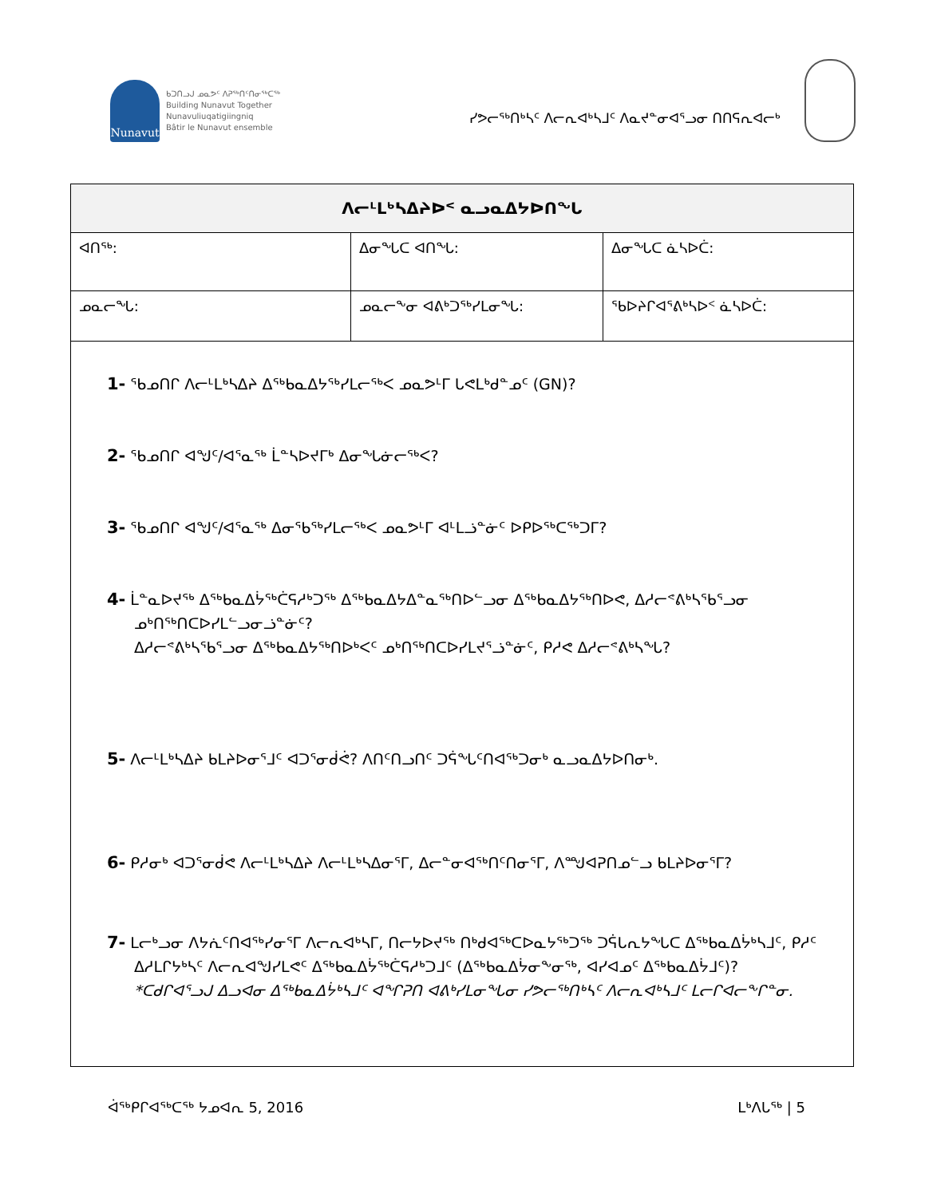Nunavut
ᑲᑐᑎᓗᒍ ᓄᓇᕗᑦ ᐱᕈᖅᑎᑦᑎᓂᖅᑕᖅ
Building Nunavut Together
Nunavuliuqatigiingniq
Bâtir le Nunavut ensemble
ᓯᕗᓕᖅᑎᒃᓴᑦ ᐱᓕᕆᐊᒃᓴᒧᑦ ᐱᓇᔪᓐᓂᐊᕐᓗᓂ ᑎᑎᕋᕆᐊᓕᒃ
| ᐱᓕᒻᒪᒃᓴᐃᔨᐅᑉ ᓇᓗᓇᐃᔭᐅᑎᖓ | | |
| --- | --- | --- |
| ᐊᑎᖅ: | ᐃᓂᖓᑕ ᐊᑎᖓ: | ᐃᓂᖓᑕ ᓈᓴᐅᑖ: |
| ᓄᓇᓕᖓ: | ᓄᓇᓕᖕᓂ ᐊᕕᒃᑐᖅᓯᒪᓂᖓ: | ᖃᐅᔨᒋᐊᕐᕕᒃᓴᐅᑉ ᓈᓴᐅᑖ: |
| 1- ᖃᓄᑎᒋ ᐱᓕᒻᒪᒃᓴᐃᔨ ᐃᖅᑲᓇᐃᔭᖅᓯᒪᓕᖅᐸ ᓄᓇᕗᒻᒥ ᒐᕙᒪᒃᑯᓐᓄᑦ (GN)? 2- ᖃᓄᑎᒋ ᐊᖑᑦ/ᐊᕐᓇᖅ ᒫᓐᓴᐅᔪᒥᒃ ᐃᓂᖓᓃᓕᖅᐸ? 3- ᖃᓄᑎᒋ ᐊᖑᑦ/ᐊᕐᓇᖅ ᐃᓂᖃᖅᓯᒪᓕᖅᐸ ᓄᓇᕗᒻᒥ ᐊᒻᒪᓘᓐᓃᑦ ᐅᑭᐅᖅᑕᖅᑐᒥ? 4- ᒫᓐᓇᐅᔪᖅ ᐃᖅᑲᓇᐃᔮᖅᑖᕋᓱᒃᑐᖅ ᐃᖅᑲᓇᐃᔭᐃᓐᓇᖅᑎᐅᓪᓗᓂ ᐃᖅᑲᓇᐃᔭᖅᑎᐅᕙ, ᐃᓱᓕᕝᕕᒃᓴᖃᕐᓗᓂ ᓄᒃᑎᖅᑎᑕᐅᓯᒪᓪᓗᓂᓘᓐᓃᑦ? ᐃᓱᓕᕝᕕᒃᓴᖃᕐᓗᓂ ᐃᖅᑲᓇᐃᔭᖅᑎᐅᒃᐸᑦ ᓄᒃᑎᖅᑎᑕᐅᓯᒪᔪᕐᓘᓐᓃᑦ, ᑭᓱᕙ ᐃᓱᓕᕝᕕᒃᓴᖓ? 5- ᐱᓕᒻᒪᒃᓴᐃᔨ ᑲᒪᔨᐅᓂᕐᒧᑦ ᐊᑐᕐᓂᑰᕚ? ᐱᑎᑦᑎᓗᑎᑦ ᑐᕌᖓᑦᑎᐊᖅᑐᓂᒃ ᓇᓗᓇᐃᔭᐅᑎᓂᒃ. 6- ᑭᓱᓂᒃ ᐊᑐᕐᓂᑰᕙ ᐱᓕᒻᒪᒃᓴᐃᔨ ᐱᓕᒻᒪᒃᓴᐃᓂᕐᒥ, ᐃᓕᓐᓂᐊᖅᑎᑦᑎᓂᕐᒥ, ᐱᙳᐊᕈᑎᓄᓪᓗ ᑲᒪᔨᐅᓂᕐᒥ? 7- ᒪᓕᒃᓗᓂ ᐱᔭᕇᑦᑎᐊᖅᓯᓂᕐᒥ ᐱᓕᕆᐊᒃᓴᒥ, ᑎᓕᔭᐅᔪᖅ ᑎᒃᑯᐊᖅᑕᐅᓇᔭᖅᑐᖅ ᑐᕌᒐᕆᔭᖓᑕ ᐃᖅᑲᓇᐃᔮᒃᓴᒧᑦ, ᑭᓱᑦ ᐃᓱᒪᒋᔭᒃᓴᑦ ᐱᓕᕆᐊᖑᓯᒪᕙᑦ ᐃᖅᑲᓇᐃᔮᖅᑖᕋᓱᒃᑐᒧᑦ (ᐃᖅᑲᓇᐃᔮᓂᖕᓂᖅ, ᐊᓯᐊᓄᑦ ᐃᖅᑲᓇᐃᔮᒧᑦ)? *ᑕᑯᒋᐊᕐᓗᒍ ᐃᓗᐊᓂ ᐃᖅᑲᓇᐃᔮᒃᓴᒧᑦ ᐊᖏᕈᑎ ᐊᕕᒃᓯᒪᓂᖓᓂ ᓯᕗᓕᖅᑎᒃᓴᑦ ᐱᓕᕆᐊᒃᓴᒧᑦ ᒪᓕᒋᐊᓕᖕᒋᓐᓂ. | | |
ᐋᖅᑭᒋᐊᖅᑕᖅ ᔭᓄᐊᕆ 5, 2016 ᒪᒃᐱᒐᖅ | 5